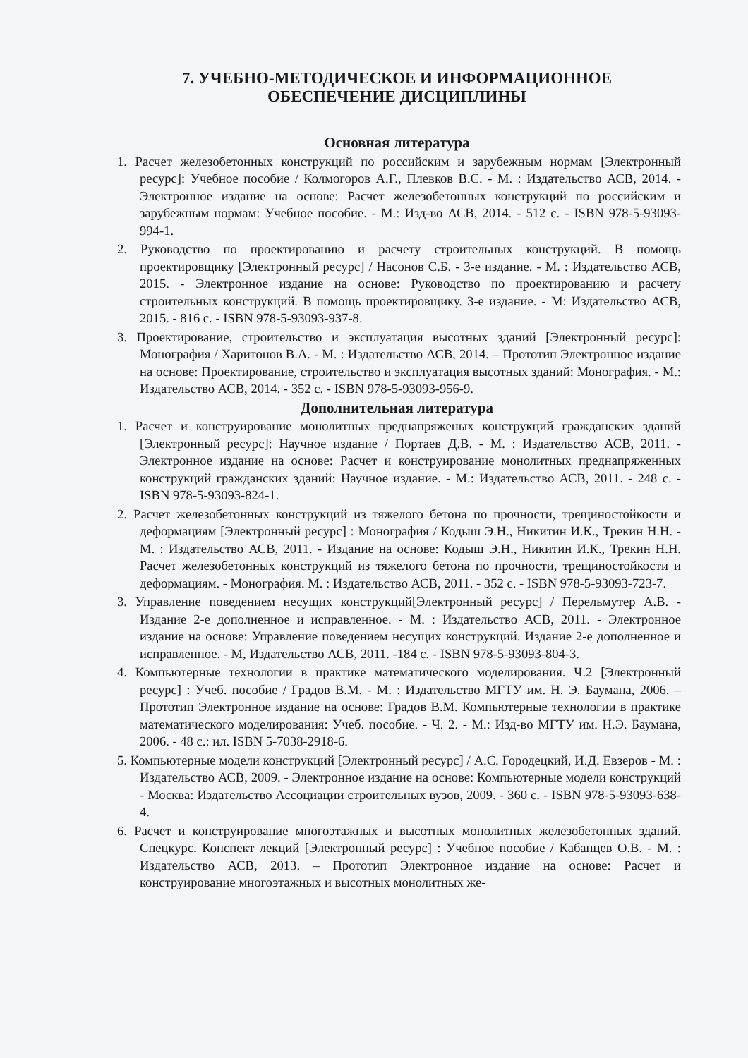7. УЧЕБНО-МЕТОДИЧЕСКОЕ И ИНФОРМАЦИОННОЕ
ОБЕСПЕЧЕНИЕ ДИСЦИПЛИНЫ
Основная литература
1. Расчет железобетонных конструкций по российским и зарубежным нормам [Электронный ресурс]: Учебное пособие / Колмогоров А.Г., Плевков В.С. - М. : Издательство АСВ, 2014. - Электронное издание на основе: Расчет железобетонных конструкций по российским и зарубежным нормам: Учебное пособие. - М.: Изд-во АСВ, 2014. - 512 с. - ISBN 978-5-93093-994-1.
2. Руководство по проектированию и расчету строительных конструкций. В помощь проектировщику [Электронный ресурс] / Насонов С.Б. - 3-е издание. - М. : Издательство АСВ, 2015. - Электронное издание на основе: Руководство по проектированию и расчету строительных конструкций. В помощь проектировщику. 3-е издание. - М: Издательство АСВ, 2015. - 816 с. - ISBN 978-5-93093-937-8.
3. Проектирование, строительство и эксплуатация высотных зданий [Электронный ресурс]: Монография / Харитонов В.А. - М. : Издательство АСВ, 2014. – Прототип Электронное издание на основе: Проектирование, строительство и эксплуатация высотных зданий: Монография. - М.: Издательство АСВ, 2014. - 352 с. - ISBN 978-5-93093-956-9.
Дополнительная литература
1. Расчет и конструирование монолитных преднапряженых конструкций гражданских зданий [Электронный ресурс]: Научное издание / Портаев Д.В. - М. : Издательство АСВ, 2011. - Электронное издание на основе: Расчет и конструирование монолитных преднапряженных конструкций гражданских зданий: Научное издание. - М.: Издательство АСВ, 2011. - 248 с. - ISBN 978-5-93093-824-1.
2. Расчет железобетонных конструкций из тяжелого бетона по прочности, трещиностойкости и деформациям [Электронный ресурс] : Монография / Кодыш Э.Н., Никитин И.К., Трекин Н.Н. - М. : Издательство АСВ, 2011. - Издание на основе: Кодыш Э.Н., Никитин И.К., Трекин Н.Н. Расчет железобетонных конструкций из тяжелого бетона по прочности, трещиностойкости и деформациям. - Монография. М. : Издательство АСВ, 2011. - 352 с. - ISBN 978-5-93093-723-7.
3. Управление поведением несущих конструкций[Электронный ресурс] / Перельмутер А.В. - Издание 2-е дополненное и исправленное. - М. : Издательство АСВ, 2011. - Электронное издание на основе: Управление поведением несущих конструкций. Издание 2-е дополненное и исправленное. - М, Издательство АСВ, 2011. -184 с. - ISBN 978-5-93093-804-3.
4. Компьютерные технологии в практике математического моделирования. Ч.2 [Электронный ресурс] : Учеб. пособие / Градов В.М. - М. : Издательство МГТУ им. Н. Э. Баумана, 2006. – Прототип Электронное издание на основе: Градов В.М. Компьютерные технологии в практике математического моделирования: Учеб. пособие. - Ч. 2. - М.: Изд-во МГТУ им. Н.Э. Баумана, 2006. - 48 с.: ил. ISBN 5-7038-2918-6.
5. Компьютерные модели конструкций [Электронный ресурс] / А.С. Городецкий, И.Д. Евзеров - М. : Издательство АСВ, 2009. - Электронное издание на основе: Компьютерные модели конструкций - Москва: Издательство Ассоциации строительных вузов, 2009. - 360 с. - ISBN 978-5-93093-638-4.
6. Расчет и конструирование многоэтажных и высотных монолитных железобетонных зданий. Спецкурс. Конспект лекций [Электронный ресурс] : Учебное пособие / Кабанцев О.В. - М. : Издательство АСВ, 2013. – Прототип Электронное издание на основе: Расчет и конструирование многоэтажных и высотных монолитных же-